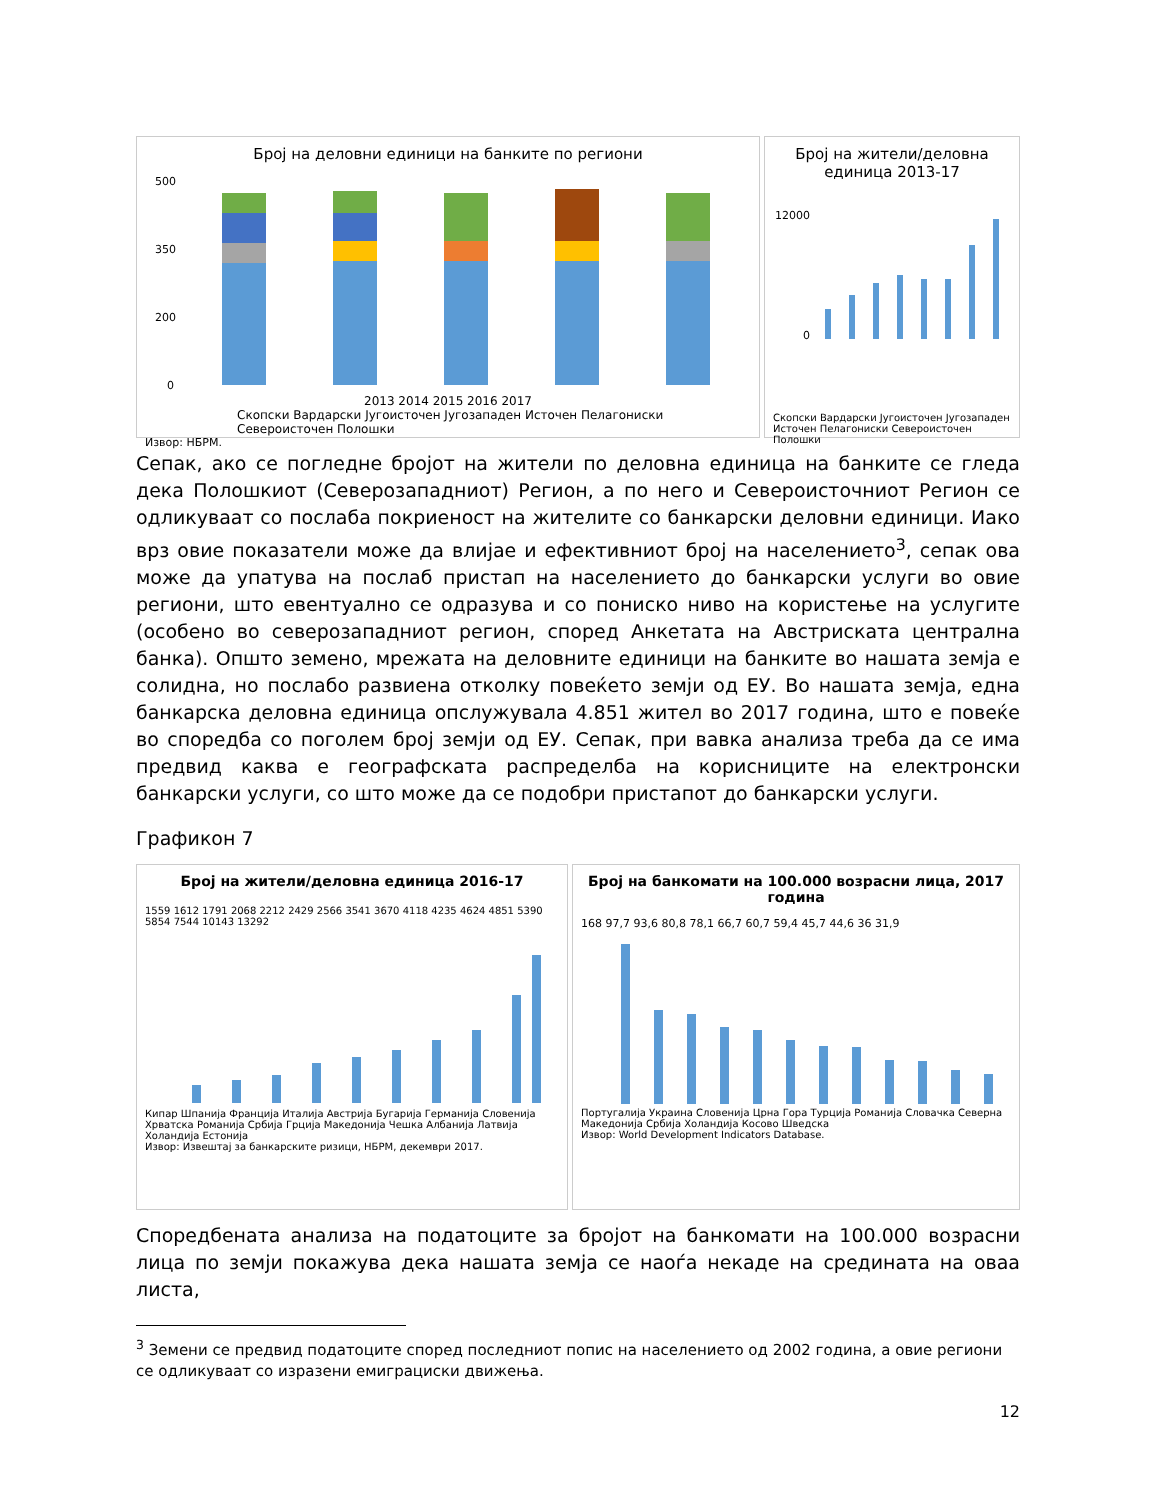Број на деловни единици на банките по региони
500
350
200
0
2013 2014 2015 2016 2017
Скопски Вардарски Југоисточен Југозападен Источен Пелагониски Североисточен Полошки
Извор: НБРМ.
Број на жители/деловна единица 2013-17
12000
0
Скопски Вардарски Југоисточен Југозападен Источен Пелагониски Североисточен Полошки
Сепак, ако се погледне бројот на жители по деловна единица на банките се гледа дека Полошкиот (Северозападниот) Регион, а по него и Североисточниот Регион се одликуваат со послаба покриеност на жителите со банкарски деловни единици. Иако врз овие показатели може да влијае и ефективниот број на населението<sup>3</sup>, сепак ова може да упатува на послаб пристап на населението до банкарски услуги во овие региони, што евентуално се одразува и со пониско ниво на користење на услугите (особено во северозападниот регион, според Анкетата на Австриската централна банка). Општо земено, мрежата на деловните единици на банките во нашата земја е солидна, но послабо развиена отколку повеќето земји од ЕУ. Во нашата земја, една банкарска деловна единица опслужувала 4.851 жител во 2017 година, што е повеќе во споредба со поголем број земји од ЕУ. Сепак, при вавка анализа треба да се има предвид каква е географската распределба на корисниците на електронски банкарски услуги, со што може да се подобри пристапот до банкарски услуги.
Графикон 7
Број на жители/деловна единица 2016-17
1559 1612 1791 2068 2212 2429 2566 3541 3670 4118 4235 4624 4851 5390 5854 7544 10143 13292
Кипар Шпанија Франција Италија Австрија Бугарија Германија Словенија Хрватска Романија Србија Грција Македонија Чешка Албанија Латвија Холандија Естонија
Извор: Извештај за банкарските ризици, НБРМ, декември 2017.
Број на банкомати на 100.000 возрасни лица, 2017 година
168 97,7 93,6 80,8 78,1 66,7 60,7 59,4 45,7 44,6 36 31,9
Португалија Украина Словенија Црна Гора Турција Романија Словачка Северна Македонија Србија Холандија Косово Шведска
Извор: World Development Indicators Database.
Споредбената анализа на податоците за бројот на банкомати на 100.000 возрасни лица по земји покажува дека нашата земја се наоѓа некаде на средината на оваа листа,
<sup>3</sup> Земени се предвид податоците според последниот попис на населението од 2002 година, а овие региони се одликуваат со изразени емиграциски движења.
12